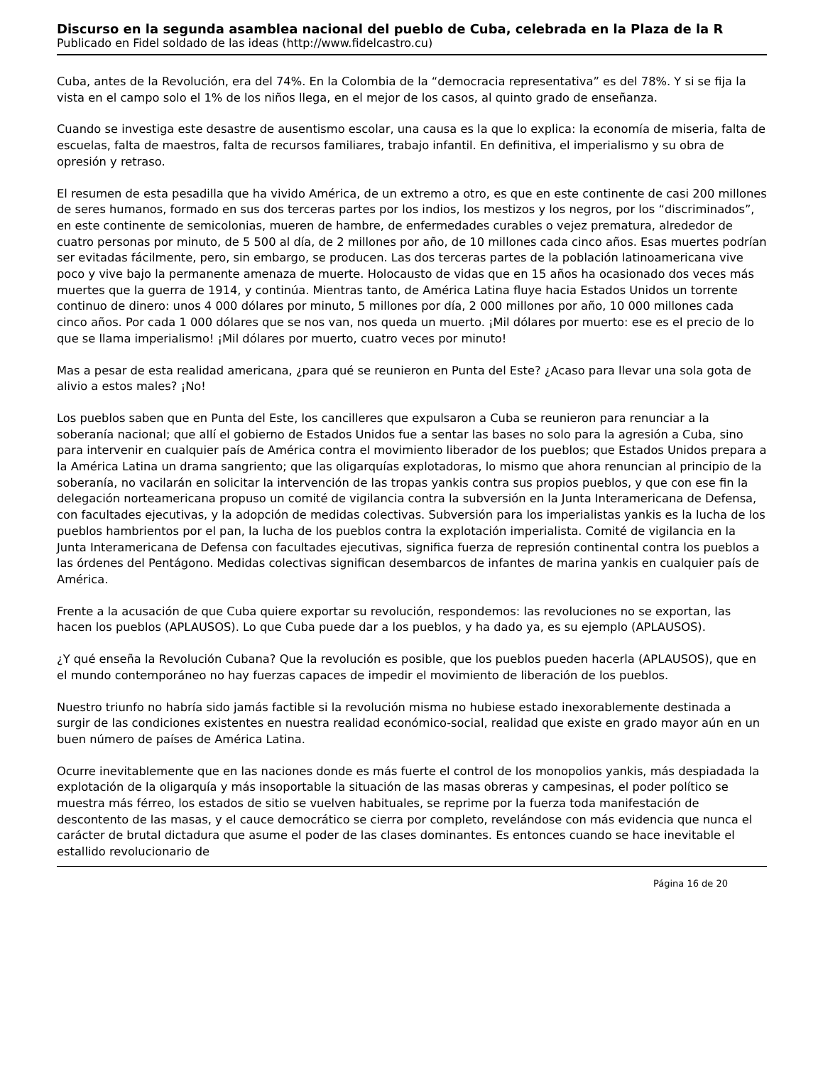Discurso en la segunda asamblea nacional del pueblo de Cuba, celebrada en la Plaza de la R
Publicado en Fidel soldado de las ideas (http://www.fidelcastro.cu)
Cuba, antes de la Revolución, era del 74%. En la Colombia de la “democracia representativa” es del 78%. Y si se fija la vista en el campo solo el 1% de los niños llega, en el mejor de los casos, al quinto grado de enseñanza.
Cuando se investiga este desastre de ausentismo escolar, una causa es la que lo explica: la economía de miseria, falta de escuelas, falta de maestros, falta de recursos familiares, trabajo infantil. En definitiva, el imperialismo y su obra de opresión y retraso.
El resumen de esta pesadilla que ha vivido América, de un extremo a otro, es que en este continente de casi 200 millones de seres humanos, formado en sus dos terceras partes por los indios, los mestizos y los negros, por los “discriminados”, en este continente de semicolonias, mueren de hambre, de enfermedades curables o vejez prematura, alrededor de cuatro personas por minuto, de 5 500 al día, de 2 millones por año, de 10 millones cada cinco años. Esas muertes podrían ser evitadas fácilmente, pero, sin embargo, se producen. Las dos terceras partes de la población latinoamericana vive poco y vive bajo la permanente amenaza de muerte. Holocausto de vidas que en 15 años ha ocasionado dos veces más muertes que la guerra de 1914, y continúa. Mientras tanto, de América Latina fluye hacia Estados Unidos un torrente continuo de dinero: unos 4 000 dólares por minuto, 5 millones por día, 2 000 millones por año, 10 000 millones cada cinco años. Por cada 1 000 dólares que se nos van, nos queda un muerto. ¡Mil dólares por muerto: ese es el precio de lo que se llama imperialismo! ¡Mil dólares por muerto, cuatro veces por minuto!
Mas a pesar de esta realidad americana, ¿para qué se reunieron en Punta del Este? ¿Acaso para llevar una sola gota de alivio a estos males? ¡No!
Los pueblos saben que en Punta del Este, los cancilleres que expulsaron a Cuba se reunieron para renunciar a la soberanía nacional; que allí el gobierno de Estados Unidos fue a sentar las bases no solo para la agresión a Cuba, sino para intervenir en cualquier país de América contra el movimiento liberador de los pueblos; que Estados Unidos prepara a la América Latina un drama sangriento; que las oligarquías explotadoras, lo mismo que ahora renuncian al principio de la soberanía, no vacilarán en solicitar la intervención de las tropas yankis contra sus propios pueblos, y que con ese fin la delegación norteamericana propuso un comité de vigilancia contra la subversión en la Junta Interamericana de Defensa, con facultades ejecutivas, y la adopción de medidas colectivas. Subversión para los imperialistas yankis es la lucha de los pueblos hambrientos por el pan, la lucha de los pueblos contra la explotación imperialista. Comité de vigilancia en la Junta Interamericana de Defensa con facultades ejecutivas, significa fuerza de represión continental contra los pueblos a las órdenes del Pentágono. Medidas colectivas significan desembarcos de infantes de marina yankis en cualquier país de América.
Frente a la acusación de que Cuba quiere exportar su revolución, respondemos: las revoluciones no se exportan, las hacen los pueblos (APLAUSOS). Lo que Cuba puede dar a los pueblos, y ha dado ya, es su ejemplo (APLAUSOS).
¿Y qué enseña la Revolución Cubana? Que la revolución es posible, que los pueblos pueden hacerla (APLAUSOS), que en el mundo contemporáneo no hay fuerzas capaces de impedir el movimiento de liberación de los pueblos.
Nuestro triunfo no habría sido jamás factible si la revolución misma no hubiese estado inexorablemente destinada a surgir de las condiciones existentes en nuestra realidad económico-social, realidad que existe en grado mayor aún en un buen número de países de América Latina.
Ocurre inevitablemente que en las naciones donde es más fuerte el control de los monopolios yankis, más despiadada la explotación de la oligarquía y más insoportable la situación de las masas obreras y campesinas, el poder político se muestra más férreo, los estados de sitio se vuelven habituales, se reprime por la fuerza toda manifestación de descontento de las masas, y el cauce democrático se cierra por completo, revelándose con más evidencia que nunca el carácter de brutal dictadura que asume el poder de las clases dominantes. Es entonces cuando se hace inevitable el estallido revolucionario de
Página 16 de 20